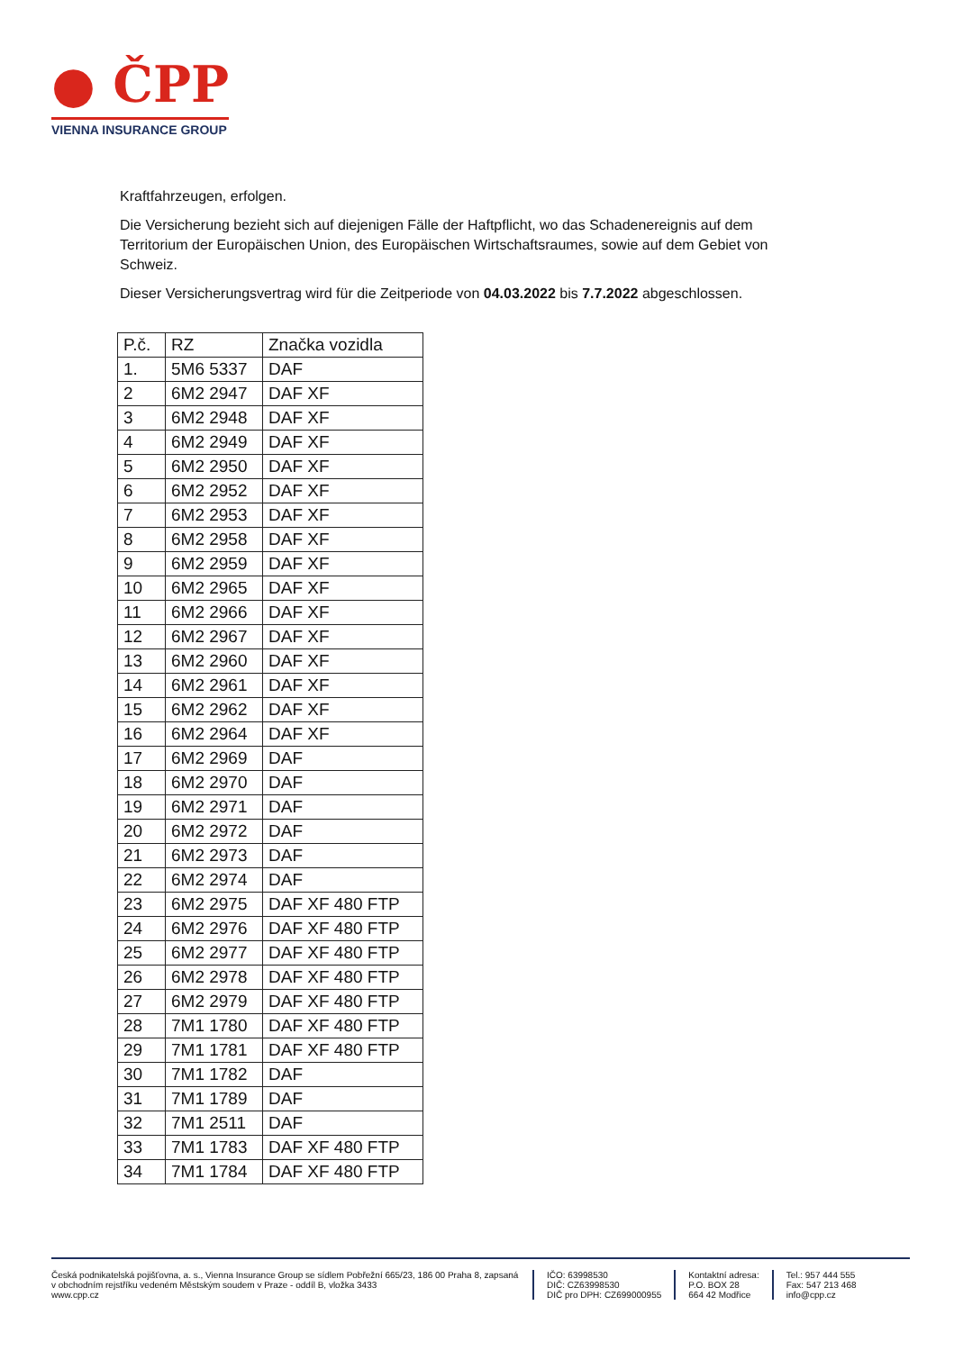● ČPP
VIENNA INSURANCE GROUP
Kraftfahrzeugen, erfolgen.
Die Versicherung bezieht sich auf diejenigen Fälle der Haftpflicht, wo das Schadenereignis auf dem Territorium der Europäischen Union, des Europäischen Wirtschaftsraumes, sowie auf dem Gebiet von Schweiz.
Dieser Versicherungsvertrag wird für die Zeitperiode von 04.03.2022 bis 7.7.2022 abgeschlossen.
| P.č. | RZ | Značka vozidla |
| --- | --- | --- |
| 1. | 5M6 5337 | DAF |
| 2 | 6M2 2947 | DAF XF |
| 3 | 6M2 2948 | DAF XF |
| 4 | 6M2 2949 | DAF XF |
| 5 | 6M2 2950 | DAF XF |
| 6 | 6M2 2952 | DAF XF |
| 7 | 6M2 2953 | DAF XF |
| 8 | 6M2 2958 | DAF XF |
| 9 | 6M2 2959 | DAF XF |
| 10 | 6M2 2965 | DAF XF |
| 11 | 6M2 2966 | DAF XF |
| 12 | 6M2 2967 | DAF XF |
| 13 | 6M2 2960 | DAF XF |
| 14 | 6M2 2961 | DAF XF |
| 15 | 6M2 2962 | DAF XF |
| 16 | 6M2 2964 | DAF XF |
| 17 | 6M2 2969 | DAF |
| 18 | 6M2 2970 | DAF |
| 19 | 6M2 2971 | DAF |
| 20 | 6M2 2972 | DAF |
| 21 | 6M2 2973 | DAF |
| 22 | 6M2 2974 | DAF |
| 23 | 6M2 2975 | DAF XF 480 FTP |
| 24 | 6M2 2976 | DAF XF 480 FTP |
| 25 | 6M2 2977 | DAF XF 480 FTP |
| 26 | 6M2 2978 | DAF XF 480 FTP |
| 27 | 6M2 2979 | DAF XF 480 FTP |
| 28 | 7M1 1780 | DAF XF 480 FTP |
| 29 | 7M1 1781 | DAF XF 480 FTP |
| 30 | 7M1 1782 | DAF |
| 31 | 7M1 1789 | DAF |
| 32 | 7M1 2511 | DAF |
| 33 | 7M1 1783 | DAF XF 480 FTP |
| 34 | 7M1 1784 | DAF XF 480 FTP |
Česká podnikatelská pojišťovna, a. s., Vienna Insurance Group se sídlem Pobřežní 665/23, 186 00 Praha 8, zapsaná v obchodním rejstříku vedeném Městským soudem v Praze - oddíl B, vložka 3433
www.cpp.cz
IČO: 63998530
DIČ: CZ63998530
DIČ pro DPH: CZ699000955
Kontaktní adresa:
P.O. BOX 28
664 42 Modřice
Tel.: 957 444 555
Fax: 547 213 468
info@cpp.cz